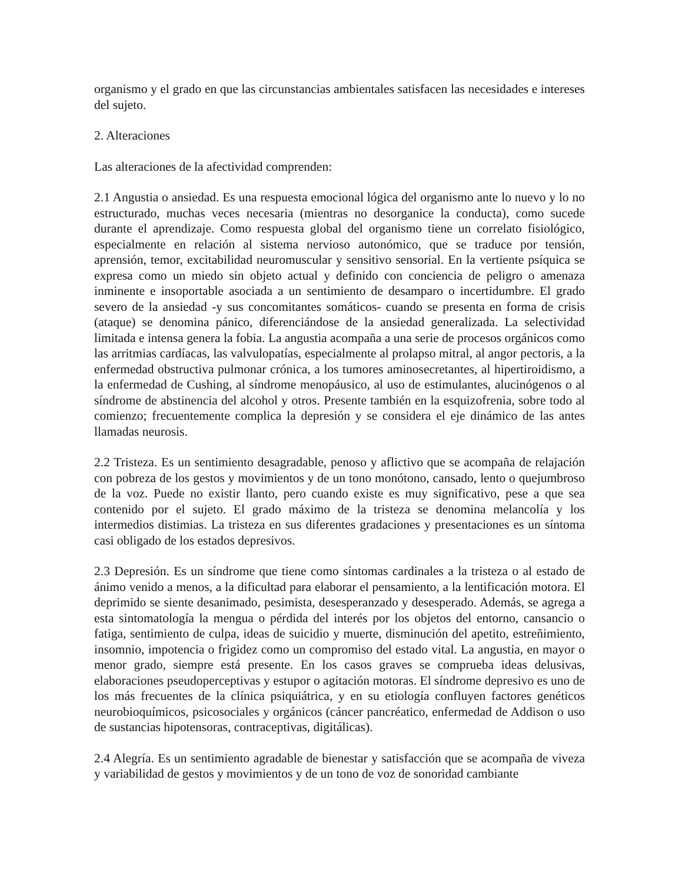organismo y el grado en que las circunstancias ambientales satisfacen las necesidades e intereses del sujeto.
2. Alteraciones
Las alteraciones de la afectividad comprenden:
2.1 Angustia o ansiedad. Es una respuesta emocional lógica del organismo ante lo nuevo y lo no estructurado, muchas veces necesaria (mientras no desorganice la conducta), como sucede durante el aprendizaje. Como respuesta global del organismo tiene un correlato fisiológico, especialmente en relación al sistema nervioso autonómico, que se traduce por tensión, aprensión, temor, excitabilidad neuromuscular y sensitivo sensorial. En la vertiente psíquica se expresa como un miedo sin objeto actual y definido con conciencia de peligro o amenaza inminente e insoportable asociada a un sentimiento de desamparo o incertidumbre. El grado severo de la ansiedad -y sus concomitantes somáticos- cuando se presenta en forma de crisis (ataque) se denomina pánico, diferenciándose de la ansiedad generalizada. La selectividad limitada e intensa genera la fobia. La angustia acompaña a una serie de procesos orgánicos como las arritmias cardíacas, las valvulopatías, especialmente al prolapso mitral, al angor pectoris, a la enfermedad obstructiva pulmonar crónica, a los tumores aminosecretantes, al hipertiroidismo, a la enfermedad de Cushing, al síndrome menopáusico, al uso de estimulantes, alucinógenos o al síndrome de abstinencia del alcohol y otros. Presente también en la esquizofrenia, sobre todo al comienzo; frecuentemente complica la depresión y se considera el eje dinámico de las antes llamadas neurosis.
2.2 Tristeza. Es un sentimiento desagradable, penoso y aflictivo que se acompaña de relajación con pobreza de los gestos y movimientos y de un tono monótono, cansado, lento o quejumbroso de la voz. Puede no existir llanto, pero cuando existe es muy significativo, pese a que sea contenido por el sujeto. El grado máximo de la tristeza se denomina melancolía y los intermedios distimias. La tristeza en sus diferentes gradaciones y presentaciones es un síntoma casi obligado de los estados depresivos.
2.3 Depresión. Es un síndrome que tiene como síntomas cardinales a la tristeza o al estado de ánimo venido a menos, a la dificultad para elaborar el pensamiento, a la lentificación motora. El deprimido se siente desanimado, pesimista, desesperanzado y desesperado. Además, se agrega a esta sintomatología la mengua o pérdida del interés por los objetos del entorno, cansancio o fatiga, sentimiento de culpa, ideas de suicidio y muerte, disminución del apetito, estreñimiento, insomnio, impotencia o frigidez como un compromiso del estado vital. La angustia, en mayor o menor grado, siempre está presente. En los casos graves se comprueba ideas delusivas, elaboraciones pseudoperceptivas y estupor o agitación motoras. El síndrome depresivo es uno de los más frecuentes de la clínica psiquiátrica, y en su etiología confluyen factores genéticos neurobioquímicos, psicosociales y orgánicos (cáncer pancréatico, enfermedad de Addison o uso de sustancias hipotensoras, contraceptivas, digitálicas).
2.4 Alegría. Es un sentimiento agradable de bienestar y satisfacción que se acompaña de viveza y variabilidad de gestos y movimientos y de un tono de voz de sonoridad cambiante